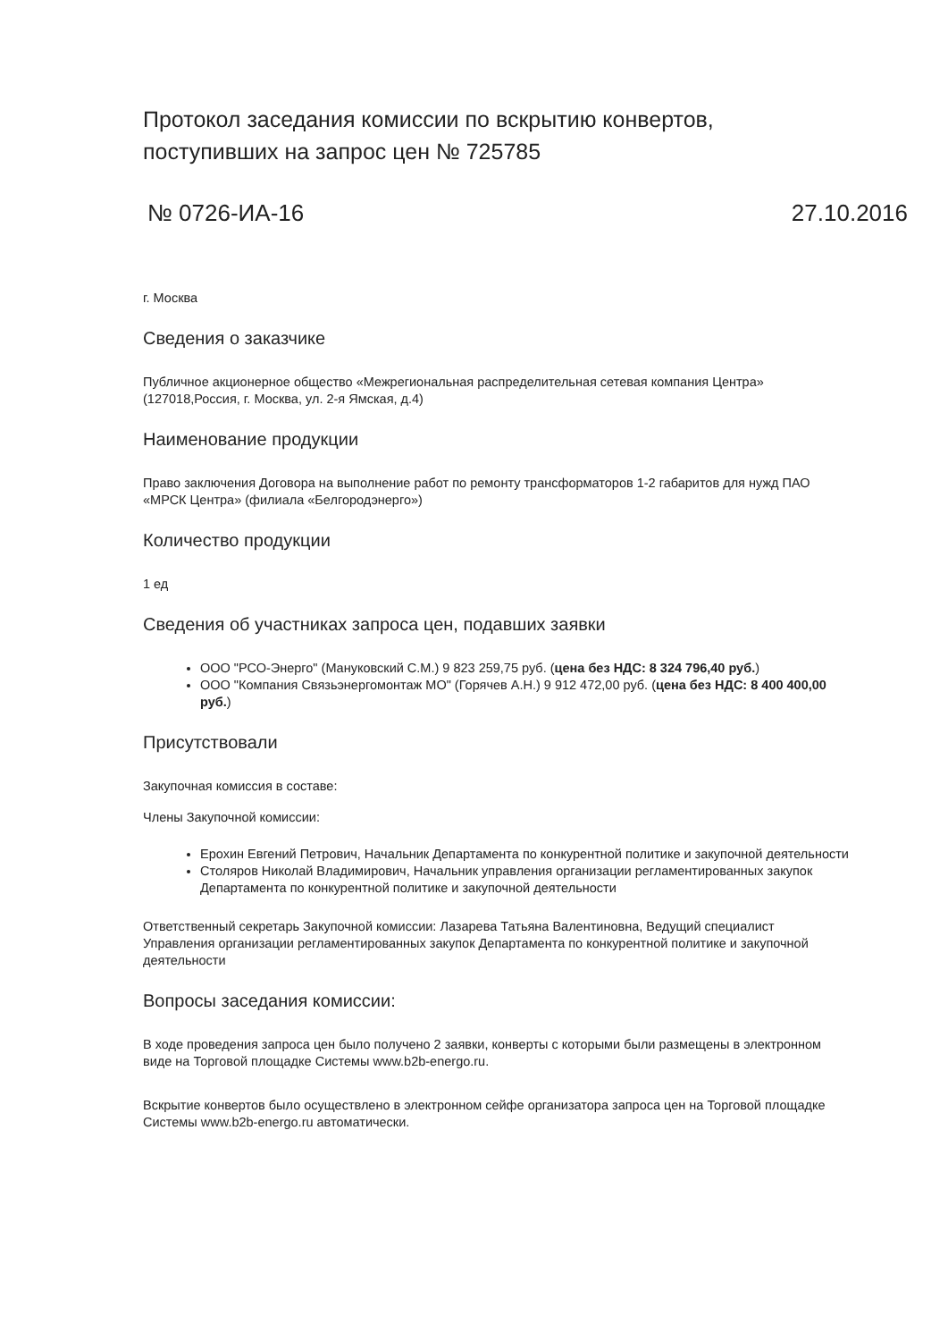Протокол заседания комиссии по вскрытию конвертов, поступивших на запрос цен № 725785
№ 0726-ИА-16 27.10.2016
г. Москва
Сведения о заказчике
Публичное акционерное общество «Межрегиональная распределительная сетевая компания Центра» (127018,Россия, г. Москва, ул. 2-я Ямская, д.4)
Наименование продукции
Право заключения Договора на выполнение работ по ремонту трансформаторов 1-2 габаритов для нужд ПАО «МРСК Центра» (филиала «Белгородэнерго»)
Количество продукции
1 ед
Сведения об участниках запроса цен, подавших заявки
ООО "РСО-Энерго" (Мануковский С.М.) 9 823 259,75 руб. (цена без НДС: 8 324 796,40 руб.)
ООО "Компания Связьэнергомонтаж МО" (Горячев А.Н.) 9 912 472,00 руб. (цена без НДС: 8 400 400,00 руб.)
Присутствовали
Закупочная комиссия в составе:
Члены Закупочной комиссии:
Ерохин Евгений Петрович, Начальник Департамента по конкурентной политике и закупочной деятельности
Столяров Николай Владимирович, Начальник управления организации регламентированных закупок Департамента по конкурентной политике и закупочной деятельности
Ответственный секретарь Закупочной комиссии: Лазарева Татьяна Валентиновна, Ведущий специалист Управления организации регламентированных закупок Департамента по конкурентной политике и закупочной деятельности
Вопросы заседания комиссии:
В ходе проведения запроса цен было получено 2 заявки, конверты с которыми были размещены в электронном виде на Торговой площадке Системы www.b2b-energo.ru.
Вскрытие конвертов было осуществлено в электронном сейфе организатора запроса цен на Торговой площадке Системы www.b2b-energo.ru автоматически.